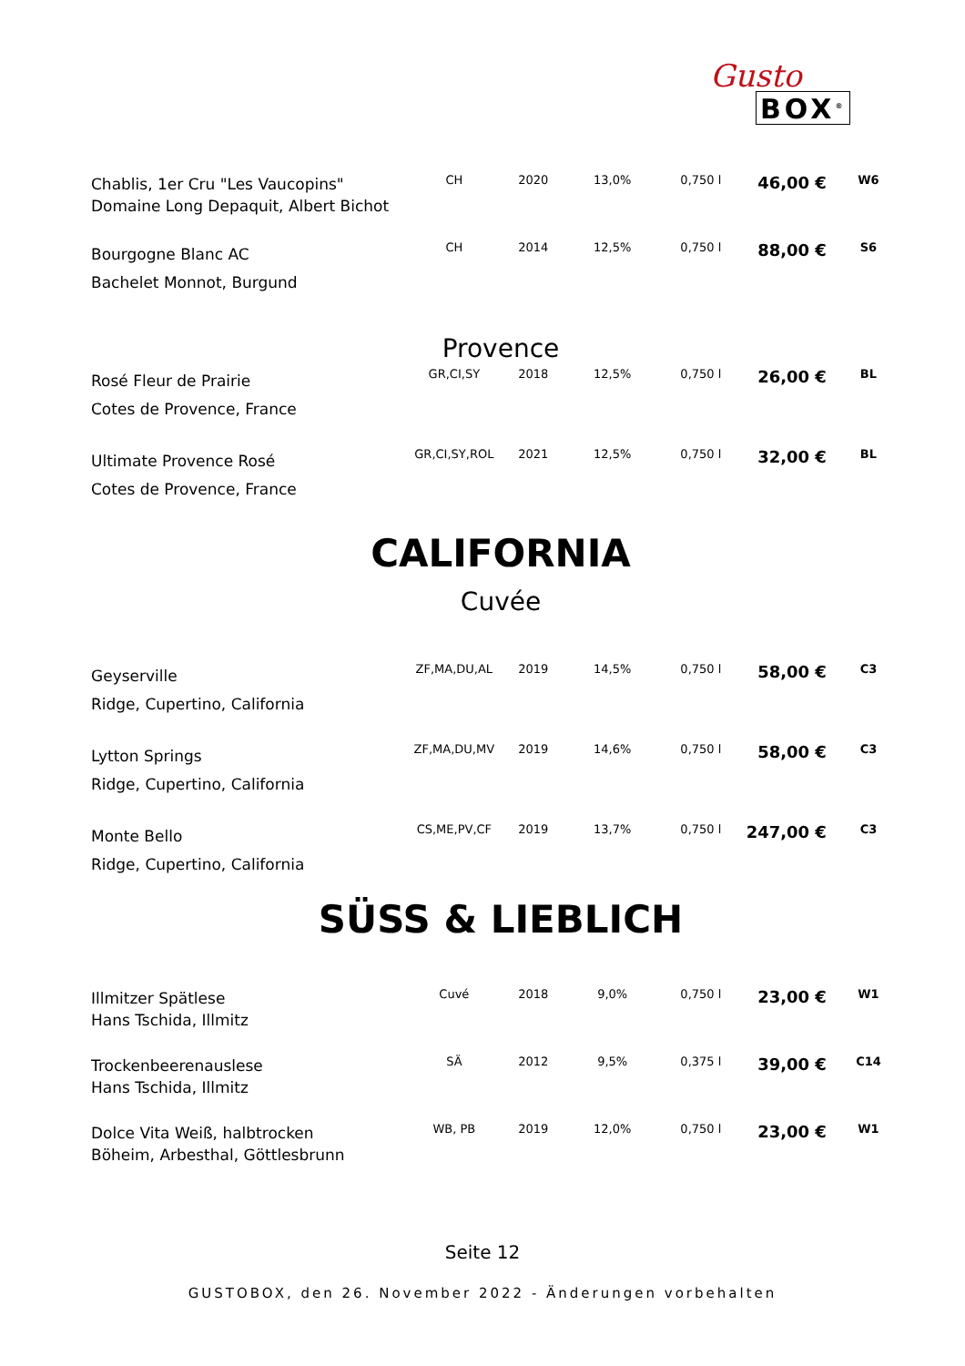Gusto
BOX<sup>®</sup>
| Chablis, 1er Cru "Les Vaucopins" Domaine Long Depaquit, Albert Bichot | CH | 2020 | 13,0% | 0,750 l | 46,00 € | W6 |
| Bourgogne Blanc AC Bachelet Monnot, Burgund | CH | 2014 | 12,5% | 0,750 l | 88,00 € | S6 |
| Provence | | | | | | |
| Rosé Fleur de Prairie Cotes de Provence, France | GR,CI,SY | 2018 | 12,5% | 0,750 l | 26,00 € | BL |
| Ultimate Provence Rosé Cotes de Provence, France | GR,CI,SY,ROL | 2021 | 12,5% | 0,750 l | 32,00 € | BL |
| CALIFORNIA | | | | | | |
| Cuvée | | | | | | |
| Geyserville Ridge, Cupertino, California | ZF,MA,DU,AL | 2019 | 14,5% | 0,750 l | 58,00 € | C3 |
| Lytton Springs Ridge, Cupertino, California | ZF,MA,DU,MV | 2019 | 14,6% | 0,750 l | 58,00 € | C3 |
| Monte Bello Ridge, Cupertino, California | CS,ME,PV,CF | 2019 | 13,7% | 0,750 l | 247,00 € | C3 |
| SÜSS & LIEBLICH | | | | | | |
| Illmitzer Spätlese Hans Tschida, Illmitz | Cuvé | 2018 | 9,0% | 0,750 l | 23,00 € | W1 |
| Trockenbeerenauslese Hans Tschida, Illmitz | SÄ | 2012 | 9,5% | 0,375 l | 39,00 € | C14 |
| Dolce Vita Weiß, halbtrocken Böheim, Arbesthal, Göttlesbrunn | WB, PB | 2019 | 12,0% | 0,750 l | 23,00 € | W1 |
Seite 12
GUSTOBOX, den 26. November 2022 - Änderungen vorbehalten